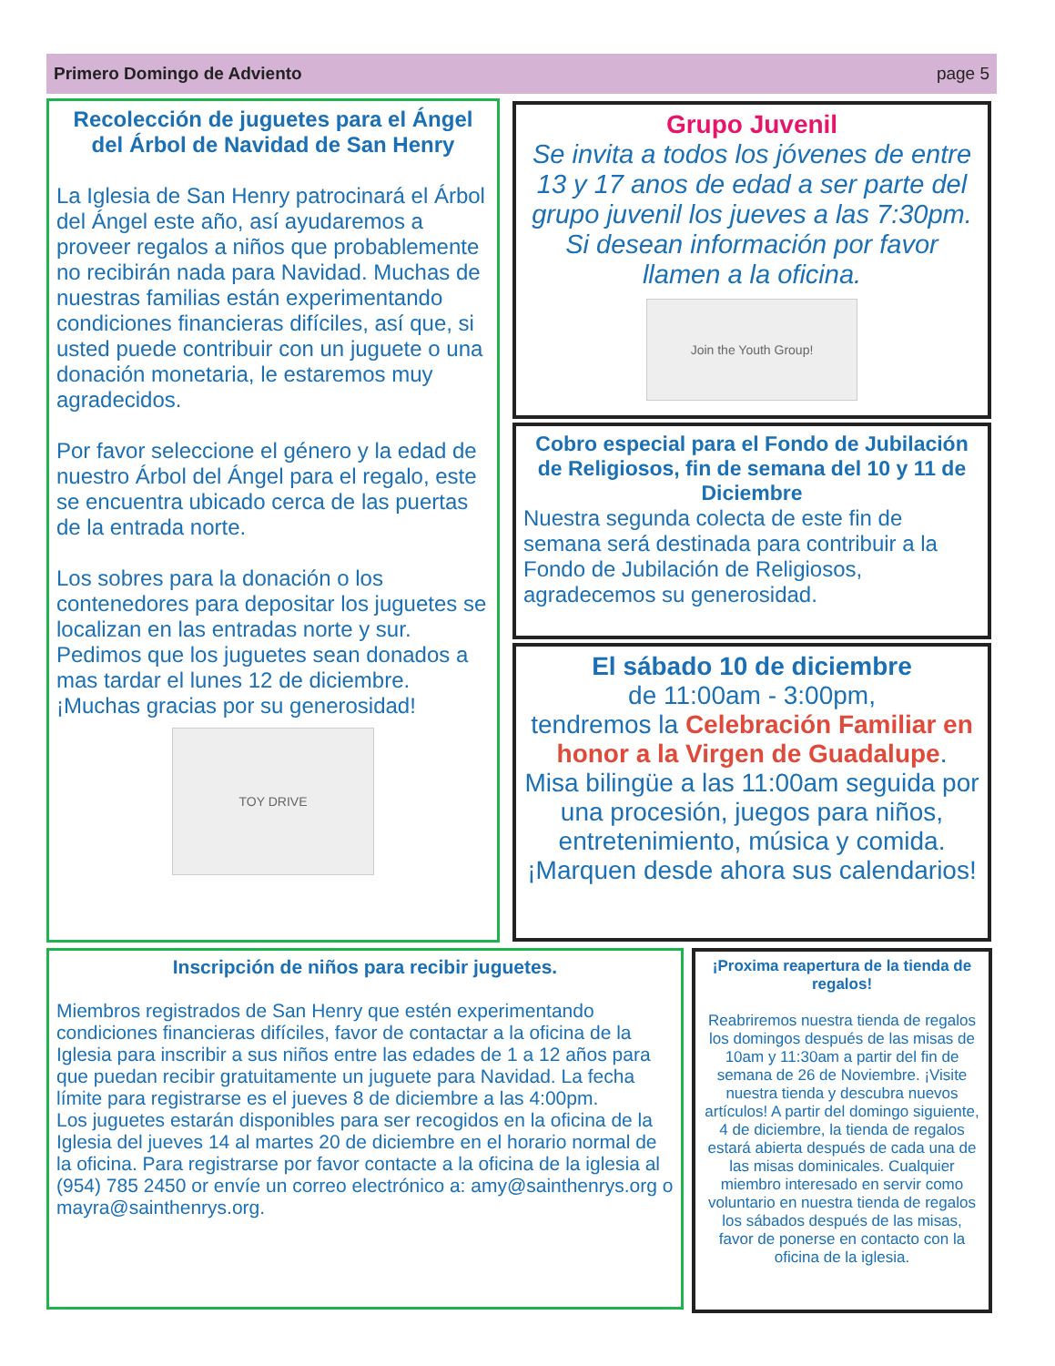Primero Domingo de Adviento page 5
Recolección de juguetes para el Ángel del Árbol de Navidad de San Henry
La Iglesia de San Henry patrocinará el Árbol del Ángel este año, así ayudaremos a proveer regalos a niños que probablemente no recibirán nada para Navidad. Muchas de nuestras familias están experimentando condiciones financieras difíciles, así que, si usted puede contribuir con un juguete o una donación monetaria, le estaremos muy agradecidos.
Por favor seleccione el género y la edad de nuestro Árbol del Ángel para el regalo, este se encuentra ubicado cerca de las puertas de la entrada norte.
Los sobres para la donación o los contenedores para depositar los juguetes se localizan en las entradas norte y sur. Pedimos que los juguetes sean donados a mas tardar el lunes 12 de diciembre. ¡Muchas gracias por su generosidad!
TOY DRIVE
Grupo Juvenil
Se invita a todos los jóvenes de entre 13 y 17 anos de edad a ser parte del grupo juvenil los jueves a las 7:30pm. Si desean información por favor llamen a la oficina.
Join the Youth Group!
Cobro especial para el Fondo de Jubilación de Religiosos, fin de semana del 10 y 11 de Diciembre
Nuestra segunda colecta de este fin de semana será destinada para contribuir a la Fondo de Jubilación de Religiosos, agradecemos su generosidad.
El sábado 10 de diciembre
de 11:00am - 3:00pm,
tendremos la Celebración Familiar en honor a la Virgen de Guadalupe.
Misa bilingüe a las 11:00am seguida por una procesión, juegos para niños, entretenimiento, música y comida.
¡Marquen desde ahora sus calendarios!
Inscripción de niños para recibir juguetes.
Miembros registrados de San Henry que estén experimentando condiciones financieras difíciles, favor de contactar a la oficina de la Iglesia para inscribir a sus niños entre las edades de 1 a 12 años para que puedan recibir gratuitamente un juguete para Navidad. La fecha límite para registrarse es el jueves 8 de diciembre a las 4:00pm.
Los juguetes estarán disponibles para ser recogidos en la oficina de la Iglesia del jueves 14 al martes 20 de diciembre en el horario normal de la oficina. Para registrarse por favor contacte a la oficina de la iglesia al (954) 785 2450 or envíe un correo electrónico a: amy@sainthenrys.org o mayra@sainthenrys.org.
¡Proxima reapertura de la tienda de regalos!
Reabriremos nuestra tienda de regalos los domingos después de las misas de 10am y 11:30am a partir del fin de semana de 26 de Noviembre. ¡Visite nuestra tienda y descubra nuevos artículos! A partir del domingo siguiente, 4 de diciembre, la tienda de regalos estará abierta después de cada una de las misas dominicales. Cualquier miembro interesado en servir como voluntario en nuestra tienda de regalos los sábados después de las misas, favor de ponerse en contacto con la oficina de la iglesia.